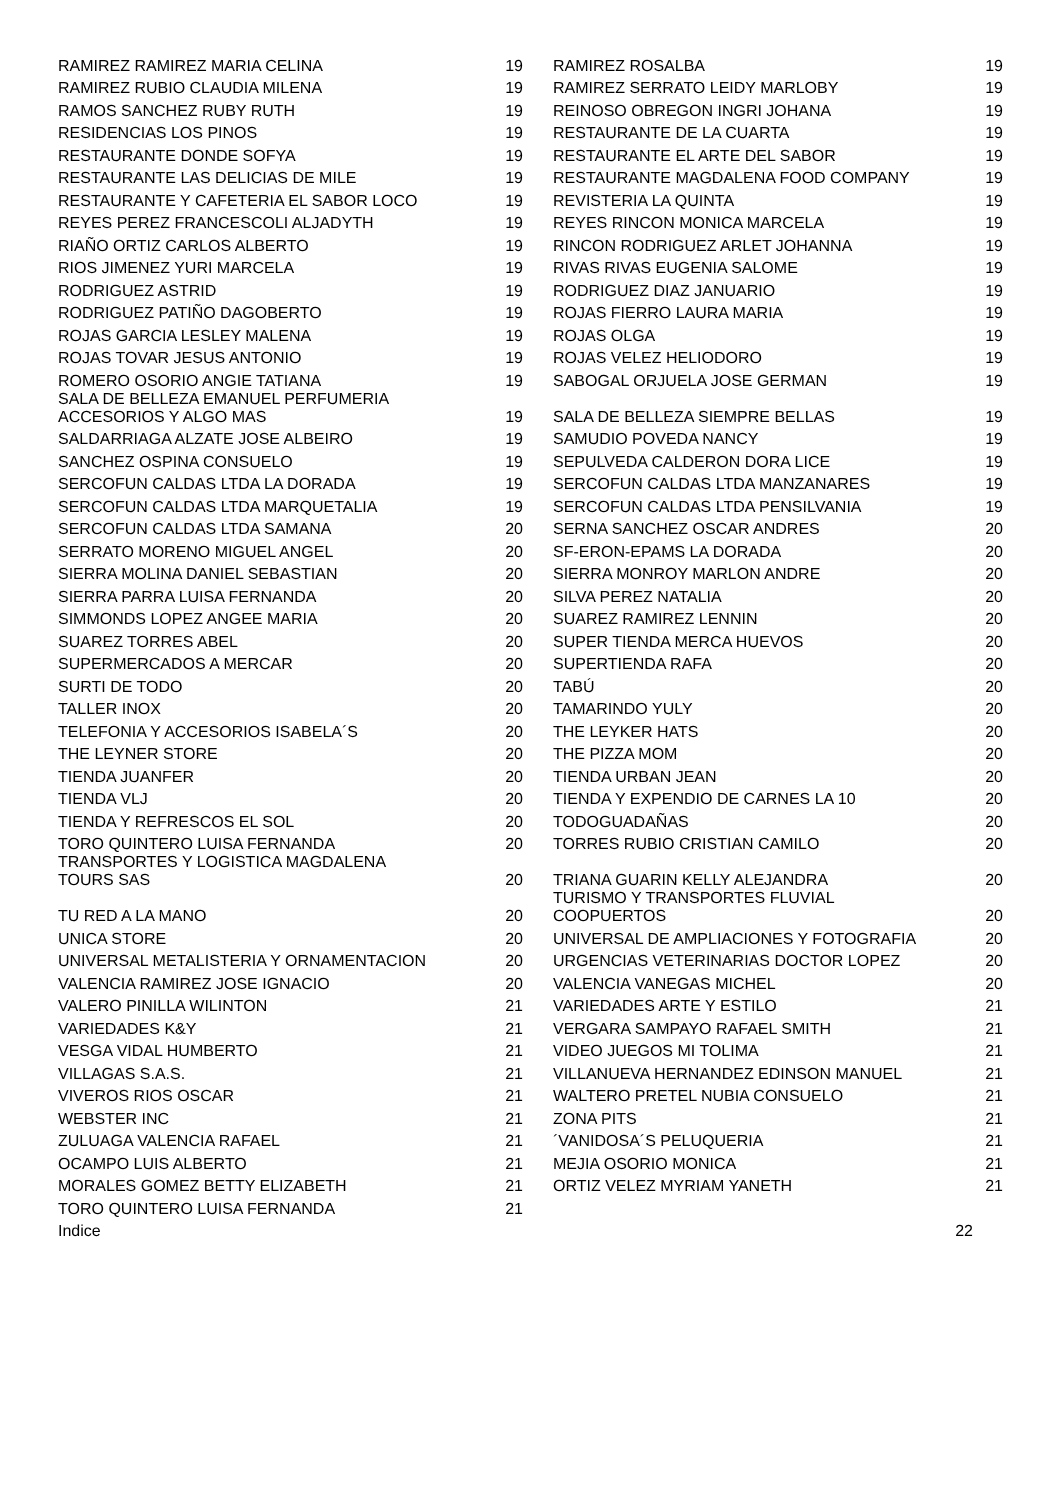| RAMIREZ RAMIREZ MARIA CELINA | 19 | RAMIREZ ROSALBA | 19 |
| RAMIREZ RUBIO CLAUDIA MILENA | 19 | RAMIREZ SERRATO LEIDY MARLOBY | 19 |
| RAMOS SANCHEZ RUBY RUTH | 19 | REINOSO OBREGON INGRI JOHANA | 19 |
| RESIDENCIAS LOS PINOS | 19 | RESTAURANTE DE LA CUARTA | 19 |
| RESTAURANTE DONDE SOFYA | 19 | RESTAURANTE EL ARTE DEL SABOR | 19 |
| RESTAURANTE LAS DELICIAS DE MILE | 19 | RESTAURANTE MAGDALENA FOOD COMPANY | 19 |
| RESTAURANTE Y CAFETERIA EL SABOR LOCO | 19 | REVISTERIA LA QUINTA | 19 |
| REYES PEREZ FRANCESCOLI ALJADYTH | 19 | REYES RINCON MONICA MARCELA | 19 |
| RIAÑO ORTIZ CARLOS ALBERTO | 19 | RINCON RODRIGUEZ ARLET JOHANNA | 19 |
| RIOS JIMENEZ YURI MARCELA | 19 | RIVAS RIVAS EUGENIA SALOME | 19 |
| RODRIGUEZ ASTRID | 19 | RODRIGUEZ DIAZ JANUARIO | 19 |
| RODRIGUEZ PATIÑO DAGOBERTO | 19 | ROJAS FIERRO LAURA MARIA | 19 |
| ROJAS GARCIA LESLEY MALENA | 19 | ROJAS OLGA | 19 |
| ROJAS TOVAR JESUS ANTONIO | 19 | ROJAS VELEZ HELIODORO | 19 |
| ROMERO OSORIO ANGIE TATIANA | 19 | SABOGAL ORJUELA JOSE GERMAN | 19 |
| SALA DE BELLEZA EMANUEL PERFUMERIA ACCESORIOS Y ALGO MAS | 19 | SALA DE BELLEZA SIEMPRE BELLAS | 19 |
| SALDARRIAGA ALZATE JOSE ALBEIRO | 19 | SAMUDIO POVEDA NANCY | 19 |
| SANCHEZ OSPINA CONSUELO | 19 | SEPULVEDA CALDERON DORA LICE | 19 |
| SERCOFUN CALDAS LTDA LA DORADA | 19 | SERCOFUN CALDAS LTDA MANZANARES | 19 |
| SERCOFUN CALDAS LTDA MARQUETALIA | 19 | SERCOFUN CALDAS LTDA PENSILVANIA | 19 |
| SERCOFUN CALDAS LTDA SAMANA | 20 | SERNA SANCHEZ OSCAR ANDRES | 20 |
| SERRATO MORENO MIGUEL ANGEL | 20 | SF-ERON-EPAMS LA DORADA | 20 |
| SIERRA MOLINA DANIEL SEBASTIAN | 20 | SIERRA MONROY MARLON ANDRE | 20 |
| SIERRA PARRA LUISA FERNANDA | 20 | SILVA PEREZ NATALIA | 20 |
| SIMMONDS LOPEZ ANGEE MARIA | 20 | SUAREZ RAMIREZ LENNIN | 20 |
| SUAREZ TORRES ABEL | 20 | SUPER TIENDA MERCA HUEVOS | 20 |
| SUPERMERCADOS A MERCAR | 20 | SUPERTIENDA RAFA | 20 |
| SURTI DE TODO | 20 | TABÚ | 20 |
| TALLER INOX | 20 | TAMARINDO YULY | 20 |
| TELEFONIA Y ACCESORIOS ISABELA´S | 20 | THE LEYKER HATS | 20 |
| THE LEYNER STORE | 20 | THE PIZZA MOM | 20 |
| TIENDA JUANFER | 20 | TIENDA URBAN JEAN | 20 |
| TIENDA VLJ | 20 | TIENDA Y EXPENDIO DE CARNES LA 10 | 20 |
| TIENDA Y REFRESCOS EL SOL | 20 | TODOGUADAÑAS | 20 |
| TORO QUINTERO LUISA FERNANDA | 20 | TORRES RUBIO CRISTIAN CAMILO | 20 |
| TRANSPORTES Y LOGISTICA MAGDALENA TOURS SAS | 20 | TRIANA GUARIN KELLY ALEJANDRA | 20 |
| TU RED A LA MANO | 20 | TURISMO Y TRANSPORTES FLUVIAL COOPUERTOS | 20 |
| UNICA STORE | 20 | UNIVERSAL DE AMPLIACIONES Y FOTOGRAFIA | 20 |
| UNIVERSAL METALISTERIA Y ORNAMENTACION | 20 | URGENCIAS VETERINARIAS DOCTOR LOPEZ | 20 |
| VALENCIA RAMIREZ JOSE IGNACIO | 20 | VALENCIA VANEGAS MICHEL | 20 |
| VALERO PINILLA WILINTON | 21 | VARIEDADES ARTE Y ESTILO | 21 |
| VARIEDADES K&Y | 21 | VERGARA SAMPAYO RAFAEL SMITH | 21 |
| VESGA VIDAL HUMBERTO | 21 | VIDEO JUEGOS MI TOLIMA | 21 |
| VILLAGAS S.A.S. | 21 | VILLANUEVA HERNANDEZ EDINSON MANUEL | 21 |
| VIVEROS RIOS OSCAR | 21 | WALTERO PRETEL NUBIA CONSUELO | 21 |
| WEBSTER INC | 21 | ZONA PITS | 21 |
| ZULUAGA VALENCIA RAFAEL | 21 | ´VANIDOSA´S PELUQUERIA | 21 |
| OCAMPO LUIS ALBERTO | 21 | MEJIA OSORIO MONICA | 21 |
| MORALES GOMEZ BETTY ELIZABETH | 21 | ORTIZ VELEZ MYRIAM YANETH | 21 |
| TORO QUINTERO LUISA FERNANDA | 21 | | |
| Indice | | 22 | |